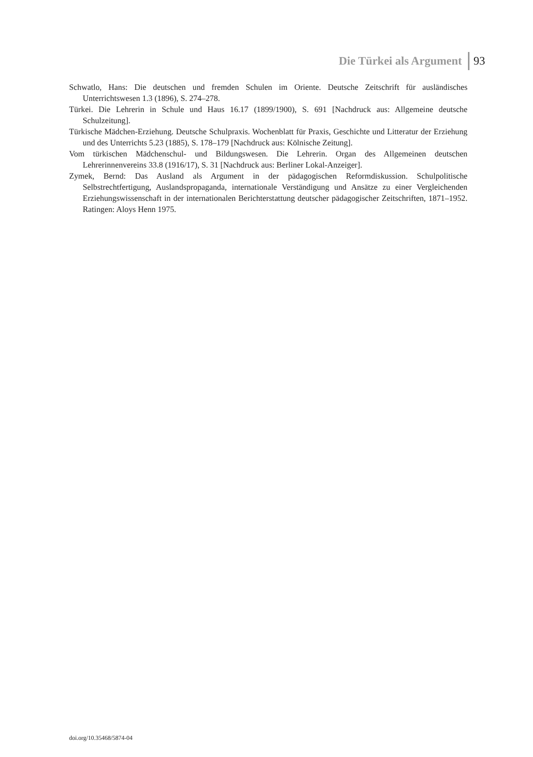Die Türkei als Argument 93
Schwatlo, Hans: Die deutschen und fremden Schulen im Oriente. Deutsche Zeitschrift für ausländisches Unterrichtswesen 1.3 (1896), S. 274–278.
Türkei. Die Lehrerin in Schule und Haus 16.17 (1899/1900), S. 691 [Nachdruck aus: Allgemeine deutsche Schulzeitung].
Türkische Mädchen-Erziehung. Deutsche Schulpraxis. Wochenblatt für Praxis, Geschichte und Litteratur der Erziehung und des Unterrichts 5.23 (1885), S. 178–179 [Nachdruck aus: Kölnische Zeitung].
Vom türkischen Mädchenschul- und Bildungswesen. Die Lehrerin. Organ des Allgemeinen deutschen Lehrerinnenvereins 33.8 (1916/17), S. 31 [Nachdruck aus: Berliner Lokal-Anzeiger].
Zymek, Bernd: Das Ausland als Argument in der pädagogischen Reformdiskussion. Schulpolitische Selbstrechtfertigung, Auslandspropaganda, internationale Verständigung und Ansätze zu einer Vergleichenden Erziehungswissenschaft in der internationalen Berichterstattung deutscher pädagogischer Zeitschriften, 1871–1952. Ratingen: Aloys Henn 1975.
doi.org/10.35468/5874-04